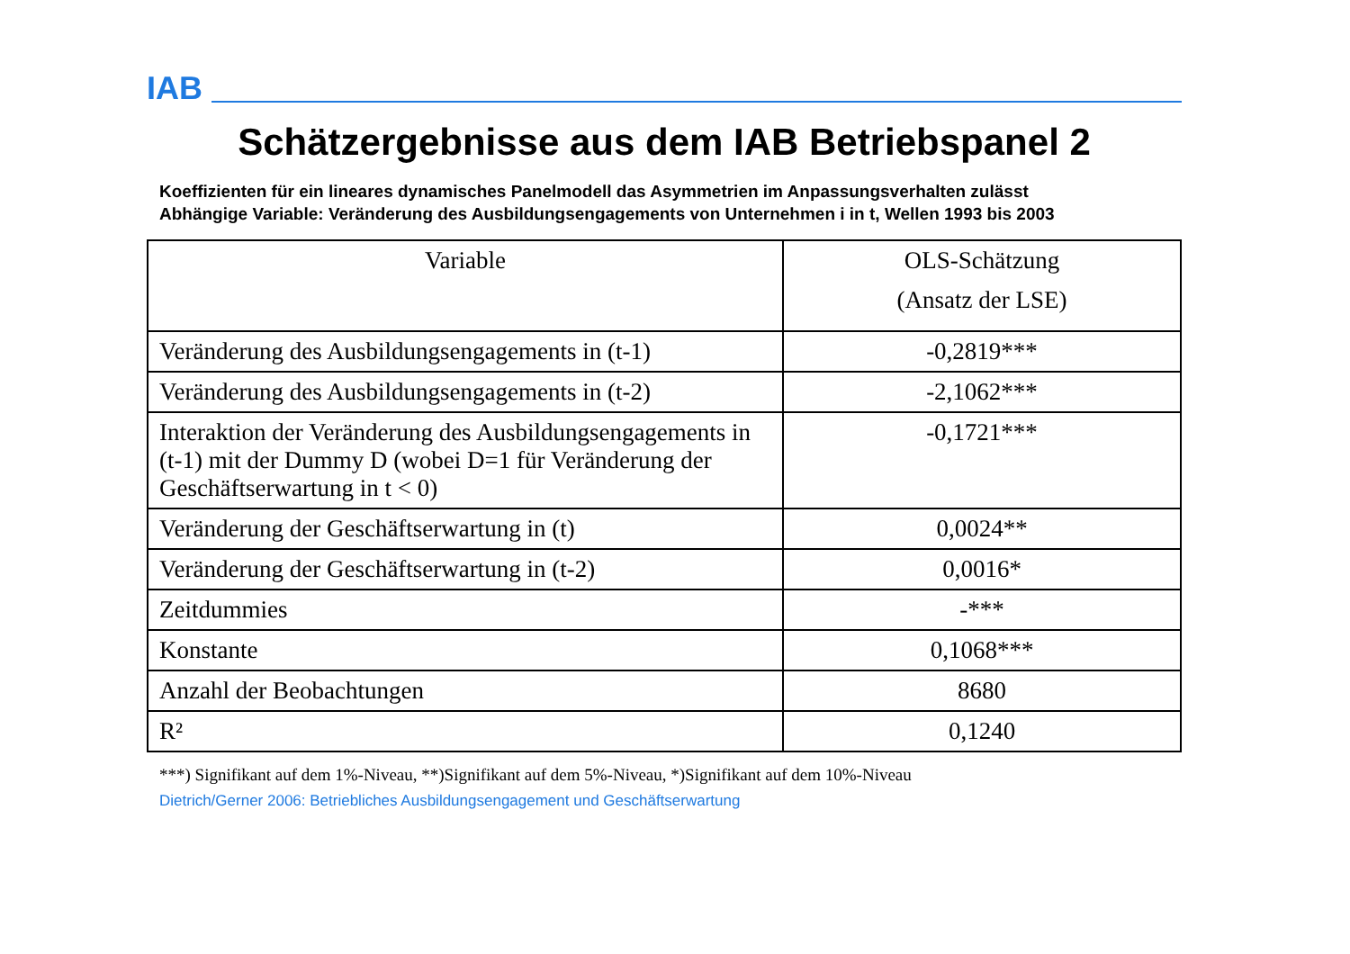IAB
Schätzergebnisse aus dem IAB Betriebspanel 2
Koeffizienten für ein lineares dynamisches Panelmodell das Asymmetrien im Anpassungsverhalten zulässt
Abhängige Variable: Veränderung des Ausbildungsengagements von Unternehmen i in t, Wellen 1993 bis 2003
| Variable | OLS-Schätzung (Ansatz der LSE) |
| --- | --- |
| Veränderung des Ausbildungsengagements in (t-1) | -0,2819*** |
| Veränderung des Ausbildungsengagements in (t-2) | -2,1062*** |
| Interaktion der Veränderung des Ausbildungsengagements in (t-1) mit der Dummy D (wobei D=1 für Veränderung der Geschäftserwartung in t < 0) | -0,1721*** |
| Veränderung der Geschäftserwartung in (t) | 0,0024** |
| Veränderung der Geschäftserwartung in (t-2) | 0,0016* |
| Zeitdummies | -*** |
| Konstante | 0,1068*** |
| Anzahl der Beobachtungen | 8680 |
| R² | 0,1240 |
***) Signifikant auf dem 1%-Niveau, **)Signifikant auf dem 5%-Niveau, *)Signifikant auf dem 10%-Niveau
Dietrich/Gerner 2006: Betriebliches Ausbildungsengagement und Geschäftserwartung